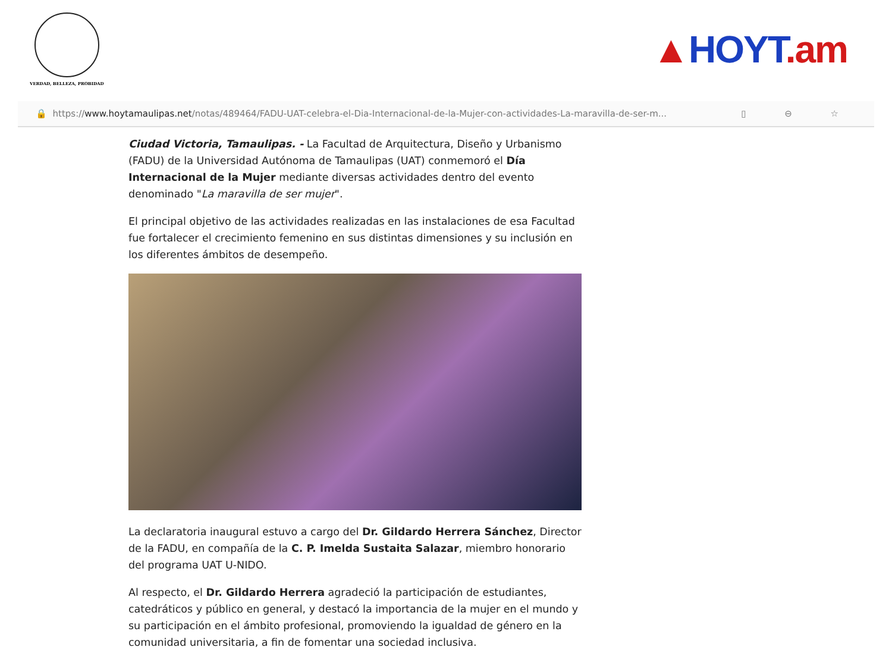VERDAD, BELLEZA, PROBIDAD
▲HOYT.am
🔒 https:// www.hoytamaulipas.net /notas/489464/FADU-UAT-celebra-el-Dia-Internacional-de-la-Mujer-con-actividades-La-maravilla-de-ser-m... ▯ ⊖ ☆
Ciudad Victoria, Tamaulipas. - La Facultad de Arquitectura, Diseño y Urbanismo (FADU) de la Universidad Autónoma de Tamaulipas (UAT) conmemoró el Día Internacional de la Mujer mediante diversas actividades dentro del evento denominado "La maravilla de ser mujer".
El principal objetivo de las actividades realizadas en las instalaciones de esa Facultad fue fortalecer el crecimiento femenino en sus distintas dimensiones y su inclusión en los diferentes ámbitos de desempeño.
La declaratoria inaugural estuvo a cargo del Dr. Gildardo Herrera Sánchez, Director de la FADU, en compañía de la C. P. Imelda Sustaita Salazar, miembro honorario del programa UAT U-NIDO.
Al respecto, el Dr. Gildardo Herrera agradeció la participación de estudiantes, catedráticos y público en general, y destacó la importancia de la mujer en el mundo y su participación en el ámbito profesional, promoviendo la igualdad de género en la comunidad universitaria, a fin de fomentar una sociedad inclusiva.